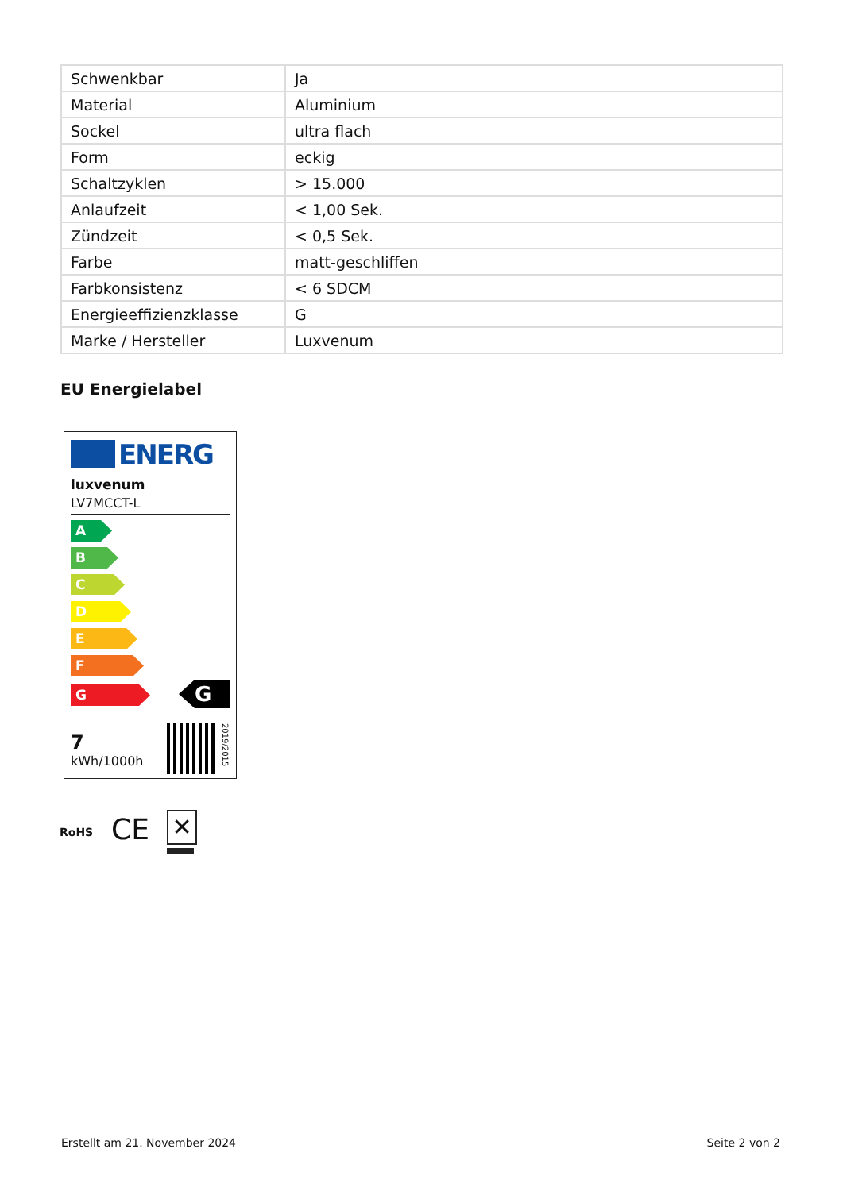| Schwenkbar | Ja |
| Material | Aluminium |
| Sockel | ultra flach |
| Form | eckig |
| Schaltzyklen | > 15.000 |
| Anlaufzeit | < 1,00 Sek. |
| Zündzeit | < 0,5 Sek. |
| Farbe | matt-geschliffen |
| Farbkonsistenz | < 6 SDCM |
| Energieeffizienzklasse | G |
| Marke / Hersteller | Luxvenum |
EU Energielabel
ENERG
luxvenum
LV7MCCT-L
A
B
C
D
E
F
G
G
7
kWh/1000h
2019/2015
RoHS CE ✕
Erstellt am 21. November 2024 Seite 2 von 2